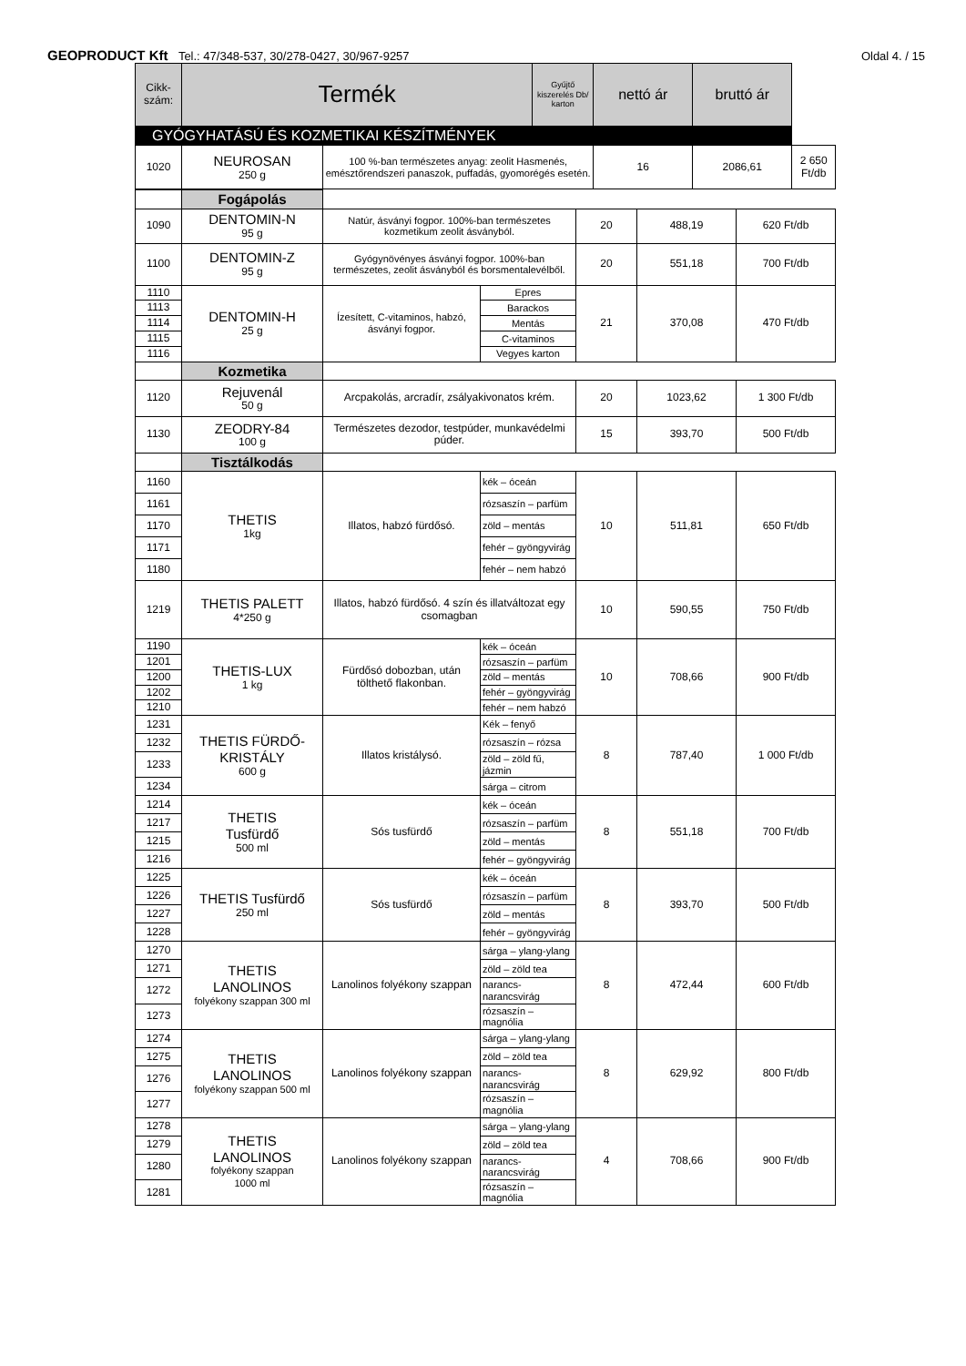GEOPRODUCT Kft Tel.: 47/348-537, 30/278-0427, 30/967-9257
Oldal 4. / 15
| Cikk- szám: | Termék | | Gyűjtő kiszerelés Db/ karton | nettó ár | bruttó ár | |
| --- | --- | --- | --- | --- | --- | --- |
| GYÓGYHATÁSÚ ÉS KOZMETIKAI KÉSZÍTMÉNYEK | | | | | | |
| 1020 | NEUROSAN 250 g | 100 %-ban természetes anyag: zeolit Hasmenés, emésztőrendszeri panaszok, puffadás, gyomorégés esetén. | | 16 | 2086,61 | 2 650 Ft/db |
| | Fogápolás | | | | | |
| 1090 | DENTOMIN-N 95 g | Natúr, ásványi fogpor. 100%-ban természetes kozmetikum zeolit ásványból. | | 20 | 488,19 | 620 Ft/db |
| 1100 | DENTOMIN-Z 95 g | Gyógynövényes ásványi fogpor. 100%-ban természetes, zeolit ásványból és borsmentalevélből. | | 20 | 551,18 | 700 Ft/db |
| 1110 | DENTOMIN-H 25 g | Ízesített, C-vitaminos, habzó, ásványi fogpor. | Epres | 21 | 370,08 | 470 Ft/db |
| 1113 | | | Barackos | | | |
| 1114 | | | Mentás | | | |
| 1115 | | | C-vitaminos | | | |
| 1116 | | | Vegyes karton | | | |
| | Kozmetika | | | | | |
| 1120 | Rejuvenál 50 g | Arcpakolás, arcradír, zsályakivonatos krém. | | 20 | 1023,62 | 1 300 Ft/db |
| 1130 | ZEODRY-84 100 g | Természetes dezodor, testpúder, munkavédelmi púder. | | 15 | 393,70 | 500 Ft/db |
| | Tisztálkodás | | | | | |
| 1160 | THETIS 1kg | Illatos, habzó fürdősó. | kék – óceán | 10 | 511,81 | 650 Ft/db |
| 1161 | | | rózsaszín – parfüm | | | |
| 1170 | | | zöld – mentás | | | |
| 1171 | | | fehér – gyöngyvirág | | | |
| 1180 | | | fehér – nem habzó | | | |
| 1219 | THETIS PALETT 4*250 g | Illatos, habzó fürdősó. 4 szín és illatváltozat egy csomagban | | 10 | 590,55 | 750 Ft/db |
| 1190 | THETIS-LUX 1 kg | Fürdősó dobozban, után tölthető flakonban. | kék – óceán | 10 | 708,66 | 900 Ft/db |
| 1201 | | | rózsaszín – parfüm | | | |
| 1200 | | | zöld – mentás | | | |
| 1202 | | | fehér – gyöngyvirág | | | |
| 1210 | | | fehér – nem habzó | | | |
| 1231 | THETIS FÜRDŐ-KRISTÁLY 600 g | Illatos kristálysó. | Kék – fenyő | 8 | 787,40 | 1 000 Ft/db |
| 1232 | | | rózsaszín – rózsa | | | |
| 1233 | | | zöld – zöld fű, jázmin | | | |
| 1234 | | | sárga – citrom | | | |
| 1214 | THETIS Tusfürdő 500 ml | Sós tusfürdő | kék – óceán | 8 | 551,18 | 700 Ft/db |
| 1217 | | | rózsaszín – parfüm | | | |
| 1215 | | | zöld – mentás | | | |
| 1216 | | | fehér – gyöngyvirág | | | |
| 1225 | THETIS Tusfürdő 250 ml | Sós tusfürdő | kék – óceán | 8 | 393,70 | 500 Ft/db |
| 1226 | | | rózsaszín – parfüm | | | |
| 1227 | | | zöld – mentás | | | |
| 1228 | | | fehér – gyöngyvirág | | | |
| 1270 | THETIS LANOLINOS folyékony szappan 300 ml | Lanolinos folyékony szappan | sárga – ylang-ylang | 8 | 472,44 | 600 Ft/db |
| 1271 | | | zöld – zöld tea | | | |
| 1272 | | | narancs- narancsvirág | | | |
| 1273 | | | rózsaszín – magnólia | | | |
| 1274 | THETIS LANOLINOS folyékony szappan 500 ml | Lanolinos folyékony szappan | sárga – ylang-ylang | 8 | 629,92 | 800 Ft/db |
| 1275 | | | zöld – zöld tea | | | |
| 1276 | | | narancs- narancsvirág | | | |
| 1277 | | | rózsaszín – magnólia | | | |
| 1278 | THETIS LANOLINOS folyékony szappan 1000 ml | Lanolinos folyékony szappan | sárga – ylang-ylang | 4 | 708,66 | 900 Ft/db |
| 1279 | | | zöld – zöld tea | | | |
| 1280 | | | narancs- narancsvirág | | | |
| 1281 | | | rózsaszín – magnólia | | | |